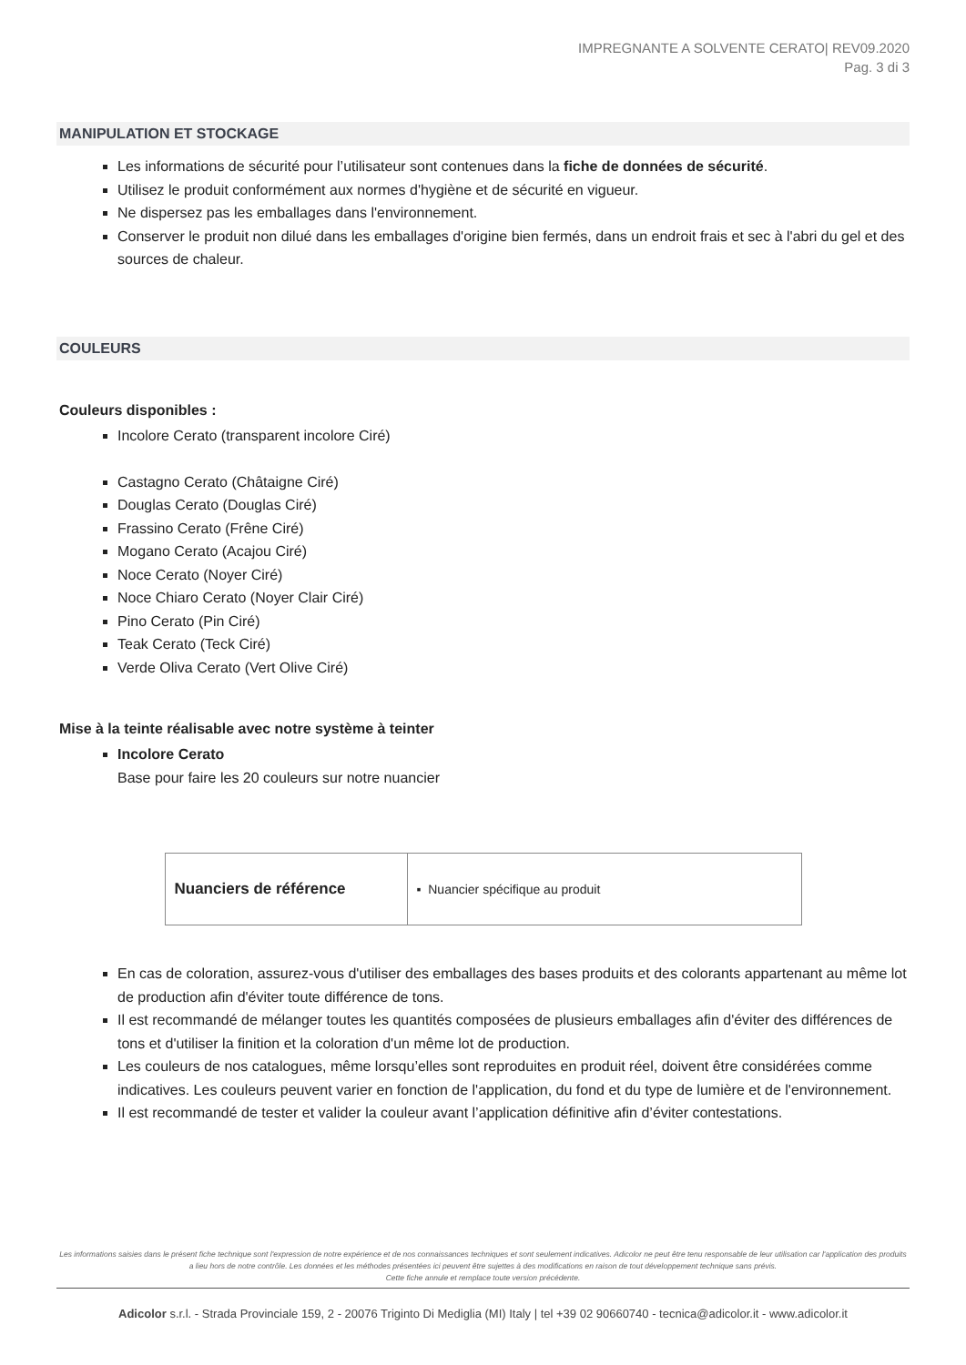IMPREGNANTE A SOLVENTE CERATO| REV09.2020
Pag. 3 di 3
MANIPULATION ET STOCKAGE
Les informations de sécurité pour l’utilisateur sont contenues dans la fiche de données de sécurité.
Utilisez le produit conformément aux normes d'hygiène et de sécurité en vigueur.
Ne dispersez pas les emballages dans l'environnement.
Conserver le produit non dilué dans les emballages d'origine bien fermés, dans un endroit frais et sec à l'abri du gel et des sources de chaleur.
COULEURS
Couleurs disponibles :
Incolore Cerato (transparent incolore Ciré)
Castagno Cerato (Châtaigne Ciré)
Douglas Cerato (Douglas Ciré)
Frassino Cerato (Frêne Ciré)
Mogano Cerato (Acajou Ciré)
Noce Cerato (Noyer Ciré)
Noce Chiaro Cerato (Noyer Clair Ciré)
Pino Cerato (Pin Ciré)
Teak Cerato (Teck Ciré)
Verde Oliva Cerato (Vert Olive Ciré)
Mise à la teinte réalisable avec notre système à teinter
Incolore Cerato
Base pour faire les 20 couleurs sur notre nuancier
| Nuanciers de référence | ▪ Nuancier spécifique au produit |
En cas de coloration, assurez-vous d'utiliser des emballages des bases produits et des colorants appartenant au même lot de production afin d'éviter toute différence de tons.
Il est recommandé de mélanger toutes les quantités composées de plusieurs emballages afin d'éviter des différences de tons et d'utiliser la finition et la coloration d'un même lot de production.
Les couleurs de nos catalogues, même lorsqu’elles sont reproduites en produit réel, doivent être considérées comme indicatives. Les couleurs peuvent varier en fonction de l'application, du fond et du type de lumière et de l'environnement.
Il est recommandé de tester et valider la couleur avant l’application définitive afin d’éviter contestations.
Les informations saisies dans le présent fiche technique sont l'expression de notre expérience et de nos connaissances techniques et sont seulement indicatives. Adicolor ne peut être tenu responsable de leur utilisation car l'application des produits a lieu hors de notre contrôle. Les données et les méthodes présentées ici peuvent être sujettes à des modifications en raison de tout développement technique sans prévis.
Cette fiche annule et remplace toute version précédente.
Adicolor s.r.l. - Strada Provinciale 159, 2 - 20076 Triginto Di Mediglia (MI) Italy | tel +39 02 90660740 - tecnica@adicolor.it - www.adicolor.it